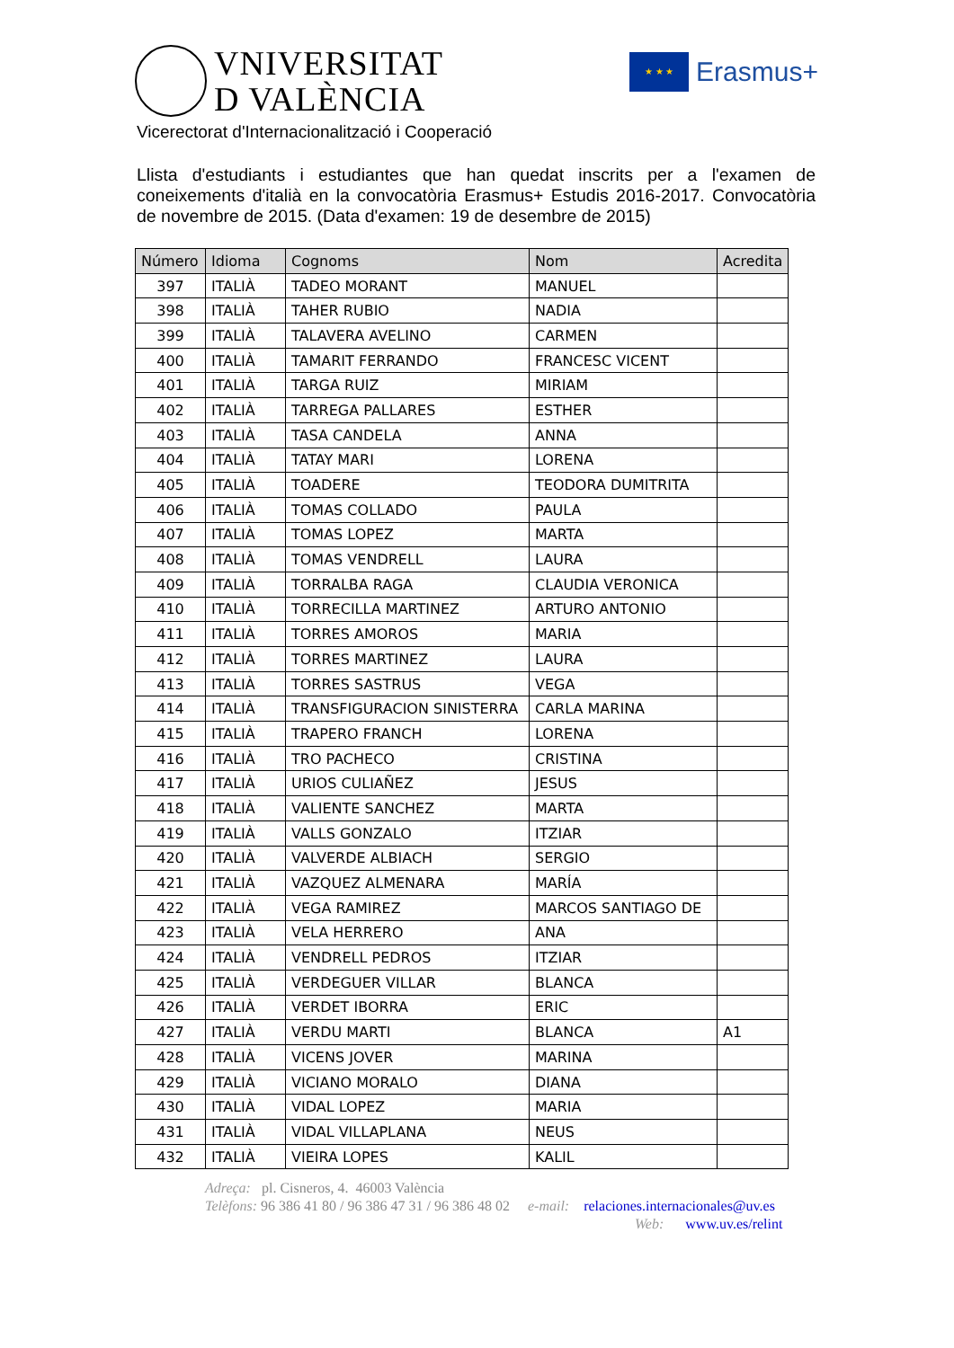VNIVERSITAT
D VALÈNCIA
★ ★ ★
Erasmus+
Vicerectorat d'Internacionalització i Cooperació
Llista d'estudiants i estudiantes que han quedat inscrits per a l'examen de coneixements d'italià en la convocatòria Erasmus+ Estudis 2016-2017. Convocatòria de novembre de 2015. (Data d'examen: 19 de desembre de 2015)
| Número | Idioma | Cognoms | Nom | Acredita |
| --- | --- | --- | --- | --- |
| 397 | ITALIÀ | TADEO MORANT | MANUEL | |
| 398 | ITALIÀ | TAHER RUBIO | NADIA | |
| 399 | ITALIÀ | TALAVERA AVELINO | CARMEN | |
| 400 | ITALIÀ | TAMARIT FERRANDO | FRANCESC VICENT | |
| 401 | ITALIÀ | TARGA RUIZ | MIRIAM | |
| 402 | ITALIÀ | TARREGA PALLARES | ESTHER | |
| 403 | ITALIÀ | TASA CANDELA | ANNA | |
| 404 | ITALIÀ | TATAY MARI | LORENA | |
| 405 | ITALIÀ | TOADERE | TEODORA DUMITRITA | |
| 406 | ITALIÀ | TOMAS COLLADO | PAULA | |
| 407 | ITALIÀ | TOMAS LOPEZ | MARTA | |
| 408 | ITALIÀ | TOMAS VENDRELL | LAURA | |
| 409 | ITALIÀ | TORRALBA RAGA | CLAUDIA VERONICA | |
| 410 | ITALIÀ | TORRECILLA MARTINEZ | ARTURO ANTONIO | |
| 411 | ITALIÀ | TORRES AMOROS | MARIA | |
| 412 | ITALIÀ | TORRES MARTINEZ | LAURA | |
| 413 | ITALIÀ | TORRES SASTRUS | VEGA | |
| 414 | ITALIÀ | TRANSFIGURACION SINISTERRA | CARLA MARINA | |
| 415 | ITALIÀ | TRAPERO FRANCH | LORENA | |
| 416 | ITALIÀ | TRO PACHECO | CRISTINA | |
| 417 | ITALIÀ | URIOS CULIAÑEZ | JESUS | |
| 418 | ITALIÀ | VALIENTE SANCHEZ | MARTA | |
| 419 | ITALIÀ | VALLS GONZALO | ITZIAR | |
| 420 | ITALIÀ | VALVERDE ALBIACH | SERGIO | |
| 421 | ITALIÀ | VAZQUEZ ALMENARA | MARÍA | |
| 422 | ITALIÀ | VEGA RAMIREZ | MARCOS SANTIAGO DE | |
| 423 | ITALIÀ | VELA HERRERO | ANA | |
| 424 | ITALIÀ | VENDRELL PEDROS | ITZIAR | |
| 425 | ITALIÀ | VERDEGUER VILLAR | BLANCA | |
| 426 | ITALIÀ | VERDET IBORRA | ERIC | |
| 427 | ITALIÀ | VERDU MARTI | BLANCA | A1 |
| 428 | ITALIÀ | VICENS JOVER | MARINA | |
| 429 | ITALIÀ | VICIANO MORALO | DIANA | |
| 430 | ITALIÀ | VIDAL LOPEZ | MARIA | |
| 431 | ITALIÀ | VIDAL VILLAPLANA | NEUS | |
| 432 | ITALIÀ | VIEIRA LOPES | KALIL | |
Adreça: pl. Cisneros, 4. 46003 València
Telèfons: 96 386 41 80 / 96 386 47 31 / 96 386 48 02 e-mail: relaciones.internacionales@uv.es
Web: www.uv.es/relint